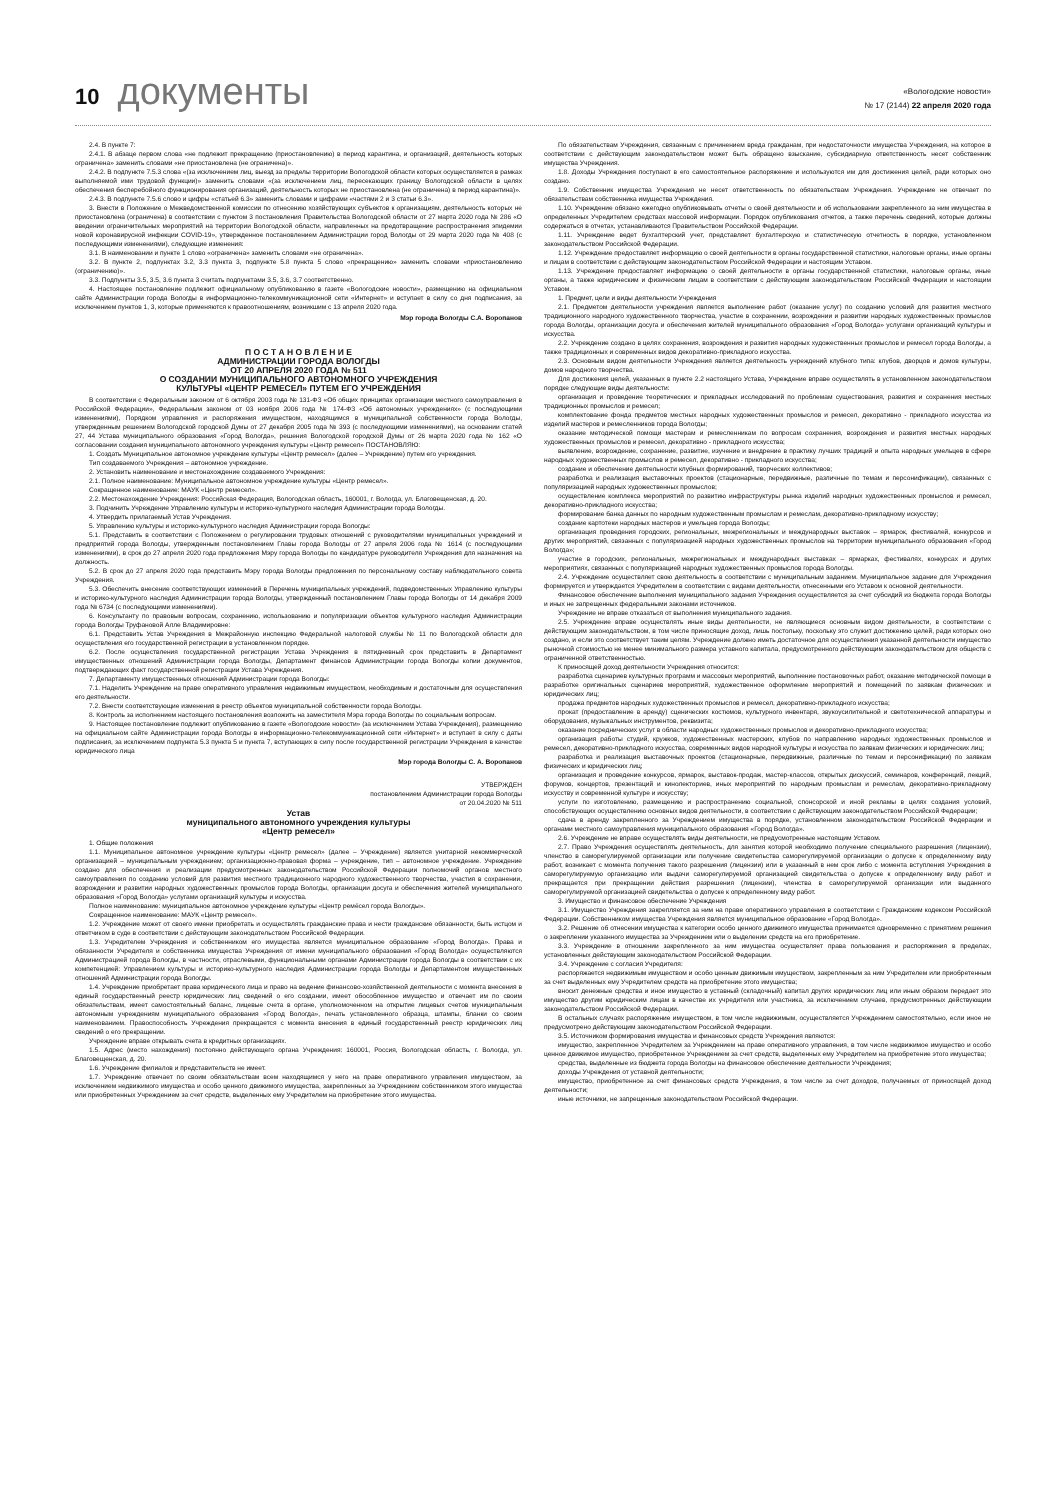10 документы
«Вологодские новости»
№ 17 (2144) 22 апреля 2020 года
2.4. В пункте 7:
2.4.1. В абзаце первом слова «не подлежит прекращению (приостановлению) в период карантина, и организаций, деятельность которых ограничена» заменить словами «не приостановлена (не ограничена)».
2.4.2. В подпункте 7.5.3 слова «(за исключением лиц, выезд за пределы территории Вологодской области которых осуществляется в рамках выполняемой ими трудовой функции)» заменить словами «(за исключением лиц, пересекающих границу Вологодской области в целях обеспечения бесперебойного функционирования организаций, деятельность которых не приостановлена (не ограничена) в период карантина)».
2.4.3. В подпункте 7.5.6 слово и цифры «статьей 6.3» заменить словами и цифрами «частями 2 и 3 статьи 6.3».
3. Внести в Положение о Межведомственной комиссии по отнесению хозяйствующих субъектов к организациям, деятельность которых не приостановлена (ограничена) в соответствии с пунктом 3 постановления Правительства Вологодской области от 27 марта 2020 года № 286 «О введении ограничительных мероприятий на территории Вологодской области, направленных на предотвращение распространения эпидемии новой коронавирусной инфекции COVID-19», утвержденное постановлением Администрации город Вологды от 29 марта 2020 года № 408 (с последующими изменениями), следующие изменения:
3.1. В наименовании и пункте 1 слово «ограничена» заменить словами «не ограничена».
3.2. В пункте 2, подпунктах 3.2, 3.3 пункта 3, подпункте 5.8 пункта 5 слово «прекращению» заменить словами «приостановлению (ограничению)».
3.3. Подпункты 3.5, 3.5, 3.6 пункта 3 считать подпунктами 3.5, 3.6, 3.7 соответственно.
4. Настоящее постановление подлежит официальному опубликованию в газете «Вологодские новости», размещению на официальном сайте Администрации города Вологды в информационно-телекоммуникационной сети «Интернет» и вступает в силу со дня подписания, за исключением пунктов 1, 3, которые применяются к правоотношениям, возникшим с 13 апреля 2020 года.
Мэр города Вологды С.А. Воропанов
П О С Т А Н О В Л Е Н И Е
АДМИНИСТРАЦИИ ГОРОДА ВОЛОГДЫ
ОТ 20 АПРЕЛЯ 2020 ГОДА № 511
О СОЗДАНИИ МУНИЦИПАЛЬНОГО АВТОНОМНОГО УЧРЕЖДЕНИЯ
КУЛЬТУРЫ «ЦЕНТР РЕМЕСЕЛ» ПУТЕМ ЕГО УЧРЕЖДЕНИЯ
В соответствии с Федеральным законом от 6 октября 2003 года № 131-ФЗ «Об общих принципах организации местного самоуправления в Российской Федерации», Федеральным законом от 03 ноября 2006 года № 174-ФЗ «Об автономных учреждениях» (с последующими изменениями), Порядком управления и распоряжения имуществом, находящимся в муниципальной собственности города Вологды, утвержденным решением Вологодской городской Думы от 27 декабря 2005 года № 393 (с последующими изменениями), на основании статей 27, 44 Устава муниципального образования «Город Вологда», решения Вологодской городской Думы от 26 марта 2020 года № 162 «О согласовании создания муниципального автономного учреждения культуры «Центр ремесел» ПОСТАНОВЛЯЮ:
1. Создать Муниципальное автономное учреждение культуры «Центр ремесел» (далее – Учреждение) путем его учреждения.
Тип создаваемого Учреждения – автономное учреждение.
2. Установить наименование и местонахождение создаваемого Учреждения:
2.1. Полное наименование: Муниципальное автономное учреждение культуры «Центр ремесел».
Сокращенное наименование: МАУК «Центр ремесел».
2.2. Местонахождение Учреждения: Российская Федерация, Вологодская область, 160001, г. Вологда, ул. Благовещенская, д. 20.
3. Подчинить Учреждение Управлению культуры и историко-культурного наследия Администрации города Вологды.
4. Утвердить прилагаемый Устав Учреждения.
5. Управлению культуры и историко-культурного наследия Администрации города Вологды:
5.1. Представить в соответствии с Положением о регулировании трудовых отношений с руководителями муниципальных учреждений и предприятий города Вологды, утвержденным постановлением Главы города Вологды от 27 апреля 2006 года № 1614 (с последующими изменениями), в срок до 27 апреля 2020 года предложения Мэру города Вологды по кандидатуре руководителя Учреждения для назначения на должность.
5.2. В срок до 27 апреля 2020 года представить Мэру города Вологды предложения по персональному составу наблюдательного совета Учреждения.
5.3. Обеспечить внесение соответствующих изменений в Перечень муниципальных учреждений, подведомственных Управлению культуры и историко-культурного наследия Администрации города Вологды, утвержденный постановлением Главы города Вологды от 14 декабря 2009 года № 6734 (с последующими изменениями).
6. Консультанту по правовым вопросам, сохранению, использованию и популяризации объектов культурного наследия Администрации города Вологды Труфановой Алле Владимировне:
6.1. Представить Устав Учреждения в Межрайонную инспекцию Федеральной налоговой службы № 11 по Вологодской области для осуществления его государственной регистрации в установленном порядке.
6.2. После осуществления государственной регистрации Устава Учреждения в пятидневный срок представить в Департамент имущественных отношений Администрации города Вологды, Департамент финансов Администрации города Вологды копии документов, подтверждающих факт государственной регистрации Устава Учреждения.
7. Департаменту имущественных отношений Администрации города Вологды:
7.1. Наделить Учреждение на праве оперативного управления недвижимым имуществом, необходимым и достаточным для осуществления его деятельности.
7.2. Внести соответствующие изменения в реестр объектов муниципальной собственности города Вологды.
8. Контроль за исполнением настоящего постановления возложить на заместителя Мэра города Вологды по социальным вопросам.
9. Настоящее постановление подлежит опубликованию в газете «Вологодские новости» (за исключением Устава Учреждения), размещению на официальном сайте Администрации города Вологды в информационно-телекоммуникационной сети «Интернет» и вступает в силу с даты подписания, за исключением подпункта 5.3 пункта 5 и пункта 7, вступающих в силу после государственной регистрации Учреждения в качестве юридического лица
Мэр города Вологды С. А. Воропанов
УТВЕРЖДЕН
постановлением Администрации города Вологды
от 20.04.2020 № 511
Устав
муниципального автономного учреждения культуры
«Центр ремесел»
1. Общие положения
1.1. Муниципальное автономное учреждение культуры «Центр ремесел» (далее – Учреждение) является унитарной некоммерческой организацией – муниципальным учреждением; организационно-правовая форма – учреждение, тип – автономное учреждение. Учреждение создано для обеспечения и реализации предусмотренных законодательством Российской Федерации полномочий органов местного самоуправления по созданию условий для развития местного традиционного народного художественного творчества, участия в сохранении, возрождении и развитии народных художественных промыслов города Вологды, организации досуга и обеспечения жителей муниципального образования «Город Вологда» услугами организаций культуры и искусства.
Полное наименование: муниципальное автономное учреждение культуры «Центр ремёсел города Вологды».
Сокращенное наименование: МАУК «Центр ремесел».
1.2. Учреждение может от своего имени приобретать и осуществлять гражданские права и нести гражданские обязанности, быть истцом и ответчиком в суде в соответствии с действующим законодательством Российской Федерации.
1.3. Учредителем Учреждения и собственником его имущества является муниципальное образование «Город Вологда». Права и обязанности Учредителя и собственника имущества Учреждения от имени муниципального образования «Город Вологда» осуществляются Администрацией города Вологды, в частности, отраслевыми, функциональными органами Администрации города Вологды в соответствии с их компетенцией: Управлением культуры и историко-культурного наследия Администрации города Вологды и Департаментом имущественных отношений Администрации города Вологды.
1.4. Учреждение приобретает права юридического лица и право на ведение финансово-хозяйственной деятельности с момента внесения в единый государственный реестр юридических лиц сведений о его создании, имеет обособленное имущество и отвечает им по своим обязательствам, имеет самостоятельный баланс, лицевые счета в органе, уполномоченном на открытие лицевых счетов муниципальным автономным учреждениям муниципального образования «Город Вологда», печать установленного образца, штампы, бланки со своим наименованием. Правоспособность Учреждения прекращается с момента внесения в единый государственный реестр юридических лиц сведений о его прекращении.
Учреждение вправе открывать счета в кредитных организациях.
1.5. Адрес (место нахождения) постоянно действующего органа Учреждения: 160001, Россия, Вологодская область, г. Вологда, ул. Благовещенская, д. 20.
1.6. Учреждение филиалов и представительств не имеет.
1.7. Учреждение отвечает по своим обязательствам всем находящимся у него на праве оперативного управления имуществом, за исключением недвижимого имущества и особо ценного движимого имущества, закрепленных за Учреждением собственником этого имущества или приобретенных Учреждением за счет средств, выделенных ему Учредителем на приобретение этого имущества.
По обязательствам Учреждения, связанным с причинением вреда гражданам, при недостаточности имущества Учреждения, на которое в соответствии с действующим законодательством может быть обращено взыскание, субсидиарную ответственность несет собственник имущества Учреждения.
1.8. Доходы Учреждения поступают в его самостоятельное распоряжение и используются им для достижения целей, ради которых оно создано.
1.9. Собственник имущества Учреждения не несет ответственность по обязательствам Учреждения. Учреждение не отвечает по обязательствам собственника имущества Учреждения.
1.10. Учреждение обязано ежегодно опубликовывать отчеты о своей деятельности и об использовании закрепленного за ним имущества в определенных Учредителем средствах массовой информации. Порядок опубликования отчетов, а также перечень сведений, которые должны содержаться в отчетах, устанавливаются Правительством Российской Федерации.
1.11. Учреждение ведет бухгалтерский учет, представляет бухгалтерскую и статистическую отчетность в порядке, установленном законодательством Российской Федерации.
1.12. Учреждение предоставляет информацию о своей деятельности в органы государственной статистики, налоговые органы, иные органы и лицам в соответствии с действующим законодательством Российской Федерации и настоящим Уставом.
1.13. Учреждение предоставляет информацию о своей деятельности в органы государственной статистики, налоговые органы, иные органы, а также юридическим и физическим лицам в соответствии с действующим законодательством Российской Федерации и настоящим Уставом.
1. Предмет, цели и виды деятельности Учреждения
2.1. Предметом деятельности учреждения является выполнение работ (оказание услуг) по созданию условий для развития местного традиционного народного художественного творчества, участие в сохранении, возрождении и развитии народных художественных промыслов города Вологды, организации досуга и обеспечения жителей муниципального образования «Город Вологда» услугами организаций культуры и искусства.
2.2. Учреждение создано в целях сохранения, возрождения и развития народных художественных промыслов и ремесел города Вологды, а также традиционных и современных видов декоративно-прикладного искусства.
2.3. Основным видом деятельности Учреждения является деятельность учреждений клубного типа: клубов, дворцов и домов культуры, домов народного творчества.
Для достижения целей, указанных в пункте 2.2 настоящего Устава, Учреждение вправе осуществлять в установленном законодательством порядке следующие виды деятельности:
организация и проведение теоретических и прикладных исследований по проблемам существования, развития и сохранения местных традиционных промыслов и ремесел;
комплектование фонда предметов местных народных художественных промыслов и ремесел, декоративно - прикладного искусства из изделий мастеров и ремесленников города Вологды;
оказание методической помощи мастерам и ремесленникам по вопросам сохранения, возрождения и развития местных народных художественных промыслов и ремесел, декоративно - прикладного искусства;
выявление, возрождение, сохранение, развитие, изучение и внедрение в практику лучших традиций и опыта народных умельцев в сфере народных художественных промыслов и ремесел, декоративно - прикладного искусства;
создание и обеспечение деятельности клубных формирований, творческих коллективов;
разработка и реализация выставочных проектов (стационарные, передвижные, различные по темам и персонификации), связанных с популяризацией народных художественных промыслов;
осуществление комплекса мероприятий по развитию инфраструктуры рынка изделий народных художественных промыслов и ремесел, декоративно-прикладного искусства;
формирование банка данных по народным художественным промыслам и ремеслам, декоративно-прикладному искусству;
создание картотеки народных мастеров и умельцев города Вологды;
организация проведения городских, региональных, межрегиональных и международных выставок – ярмарок, фестивалей, конкурсов и других мероприятий, связанных с популяризацией народных художественных промыслов на территории муниципального образования «Город Вологда»;
участие в городских, региональных, межрегиональных и международных выставках – ярмарках, фестивалях, конкурсах и других мероприятиях, связанных с популяризацией народных художественных промыслов города Вологды.
2.4. Учреждение осуществляет свою деятельность в соответствии с муниципальным заданием. Муниципальное задание для Учреждения формируется и утверждается Учредителем в соответствии с видами деятельности, отнесенными его Уставом к основной деятельности.
Финансовое обеспечение выполнения муниципального задания Учреждения осуществляется за счет субсидий из бюджета города Вологды и иных не запрещенных федеральными законами источников.
Учреждение не вправе отказаться от выполнения муниципального задания.
2.5. Учреждение вправе осуществлять иные виды деятельности, не являющиеся основным видом деятельности, в соответствии с действующим законодательством, в том числе приносящие доход, лишь постольку, поскольку это служит достижению целей, ради которых оно создано, и если это соответствует таким целям. Учреждение должно иметь достаточное для осуществления указанной деятельности имущество рыночной стоимостью не менее минимального размера уставного капитала, предусмотренного действующим законодательством для обществ с ограниченной ответственностью.
К приносящей доход деятельности Учреждения относится:
разработка сценариев культурных программ и массовых мероприятий, выполнение постановочных работ, оказание методической помощи в разработке оригинальных сценариев мероприятий, художественное оформление мероприятий и помещений по заявкам физических и юридических лиц;
продажа предметов народных художественных промыслов и ремесел, декоративно-прикладного искусства;
прокат (предоставление в аренду) сценических костюмов, культурного инвентаря, звукоусилительной и светотехнической аппаратуры и оборудования, музыкальных инструментов, реквизита;
оказание посреднических услуг в области народных художественных промыслов и декоративно-прикладного искусства;
организация работы студий, кружков, художественных мастерских, клубов по направлению народных художественных промыслов и ремесел, декоративно-прикладного искусства, современных видов народной культуры и искусства по заявкам физических и юридических лиц;
разработка и реализация выставочных проектов (стационарные, передвижные, различные по темам и персонификации) по заявкам физических и юридических лиц;
организация и проведение конкурсов, ярмарок, выставок-продаж, мастер-классов, открытых дискуссий, семинаров, конференций, лекций, форумов, концертов, презентаций и кинолекториев, иных мероприятий по народным промыслам и ремеслам, декоративно-прикладному искусству и современной культуре и искусству;
услуги по изготовлению, размещению и распространению социальной, спонсорской и иной рекламы в целях создания условий, способствующих осуществлению основных видов деятельности, в соответствии с действующим законодательством Российской Федерации;
сдача в аренду закрепленного за Учреждением имущества в порядке, установленном законодательством Российской Федерации и органами местного самоуправления муниципального образования «Город Вологда».
2.6. Учреждение не вправе осуществлять виды деятельности, не предусмотренные настоящим Уставом.
2.7. Право Учреждения осуществлять деятельность, для занятия которой необходимо получение специального разрешения (лицензии), членство в саморегулируемой организации или получение свидетельства саморегулируемой организации о допуске к определенному виду работ, возникает с момента получения такого разрешения (лицензии) или в указанный в нем срок либо с момента вступления Учреждения в саморегулируемую организацию или выдачи саморегулируемой организацией свидетельства о допуске к определенному виду работ и прекращается при прекращении действия разрешения (лицензии), членства в саморегулируемой организации или выданного саморегулируемой организацией свидетельства о допуске к определенному виду работ.
3. Имущество и финансовое обеспечение Учреждения
3.1. Имущество Учреждения закрепляется за ним на праве оперативного управления в соответствии с Гражданским кодексом Российской Федерации. Собственником имущества Учреждения является муниципальное образование «Город Вологда».
3.2. Решение об отнесении имущества к категории особо ценного движимого имущества принимается одновременно с принятием решения о закреплении указанного имущества за Учреждением или о выделении средств на его приобретение.
3.3. Учреждение в отношении закрепленного за ним имущества осуществляет права пользования и распоряжения в пределах, установленных действующим законодательством Российской Федерации.
3.4. Учреждение с согласия Учредителя:
распоряжается недвижимым имуществом и особо ценным движимым имуществом, закрепленным за ним Учредителем или приобретенным за счет выделенных ему Учредителем средств на приобретение этого имущества;
вносит денежные средства и иное имущество в уставный (складочный) капитал других юридических лиц или иным образом передает это имущество другим юридическим лицам в качестве их учредителя или участника, за исключением случаев, предусмотренных действующим законодательством Российской Федерации.
В остальных случаях распоряжение имуществом, в том числе недвижимым, осуществляется Учреждением самостоятельно, если иное не предусмотрено действующим законодательством Российской Федерации.
3.5. Источником формирования имущества и финансовых средств Учреждения являются:
имущество, закрепленное Учредителем за Учреждением на праве оперативного управления, в том числе недвижимое имущество и особо ценное движимое имущество, приобретенное Учреждением за счет средств, выделенных ему Учредителем на приобретение этого имущества;
средства, выделенные из бюджета города Вологды на финансовое обеспечение деятельности Учреждения;
доходы Учреждения от уставной деятельности;
имущество, приобретенное за счет финансовых средств Учреждения, в том числе за счет доходов, получаемых от приносящей доход деятельности;
иные источники, не запрещенные законодательством Российской Федерации.